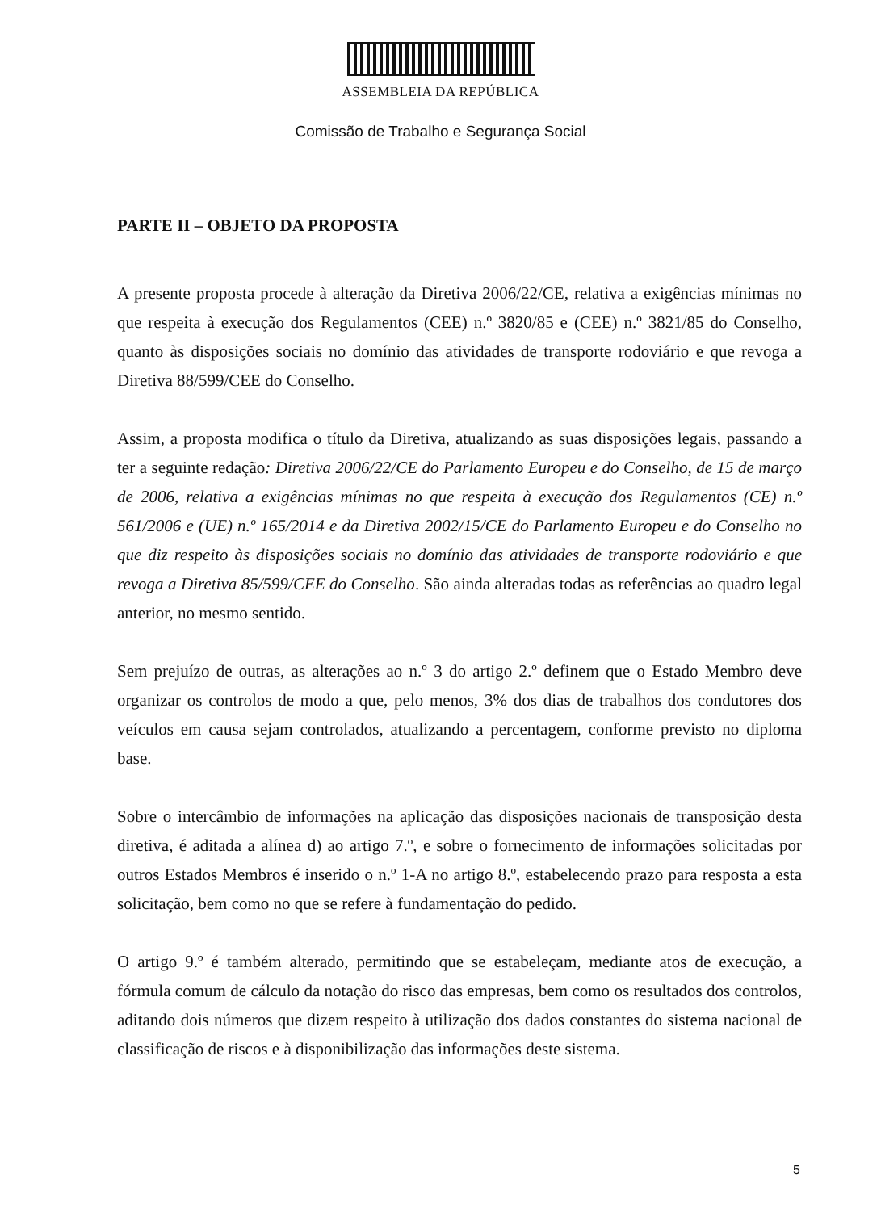ASSEMBLEIA DA REPÚBLICA
Comissão de Trabalho e Segurança Social
PARTE II – OBJETO DA PROPOSTA
A presente proposta procede à alteração da Diretiva 2006/22/CE, relativa a exigências mínimas no que respeita à execução dos Regulamentos (CEE) n.º 3820/85 e (CEE) n.º 3821/85 do Conselho, quanto às disposições sociais no domínio das atividades de transporte rodoviário e que revoga a Diretiva 88/599/CEE do Conselho.
Assim, a proposta modifica o título da Diretiva, atualizando as suas disposições legais, passando a ter a seguinte redação: Diretiva 2006/22/CE do Parlamento Europeu e do Conselho, de 15 de março de 2006, relativa a exigências mínimas no que respeita à execução dos Regulamentos (CE) n.º 561/2006 e (UE) n.º 165/2014 e da Diretiva 2002/15/CE do Parlamento Europeu e do Conselho no que diz respeito às disposições sociais no domínio das atividades de transporte rodoviário e que revoga a Diretiva 85/599/CEE do Conselho. São ainda alteradas todas as referências ao quadro legal anterior, no mesmo sentido.
Sem prejuízo de outras, as alterações ao n.º 3 do artigo 2.º definem que o Estado Membro deve organizar os controlos de modo a que, pelo menos, 3% dos dias de trabalhos dos condutores dos veículos em causa sejam controlados, atualizando a percentagem, conforme previsto no diploma base.
Sobre o intercâmbio de informações na aplicação das disposições nacionais de transposição desta diretiva, é aditada a alínea d) ao artigo 7.º, e sobre o fornecimento de informações solicitadas por outros Estados Membros é inserido o n.º 1-A no artigo 8.º, estabelecendo prazo para resposta a esta solicitação, bem como no que se refere à fundamentação do pedido.
O artigo 9.º é também alterado, permitindo que se estabeleçam, mediante atos de execução, a fórmula comum de cálculo da notação do risco das empresas, bem como os resultados dos controlos, aditando dois números que dizem respeito à utilização dos dados constantes do sistema nacional de classificação de riscos e à disponibilização das informações deste sistema.
5